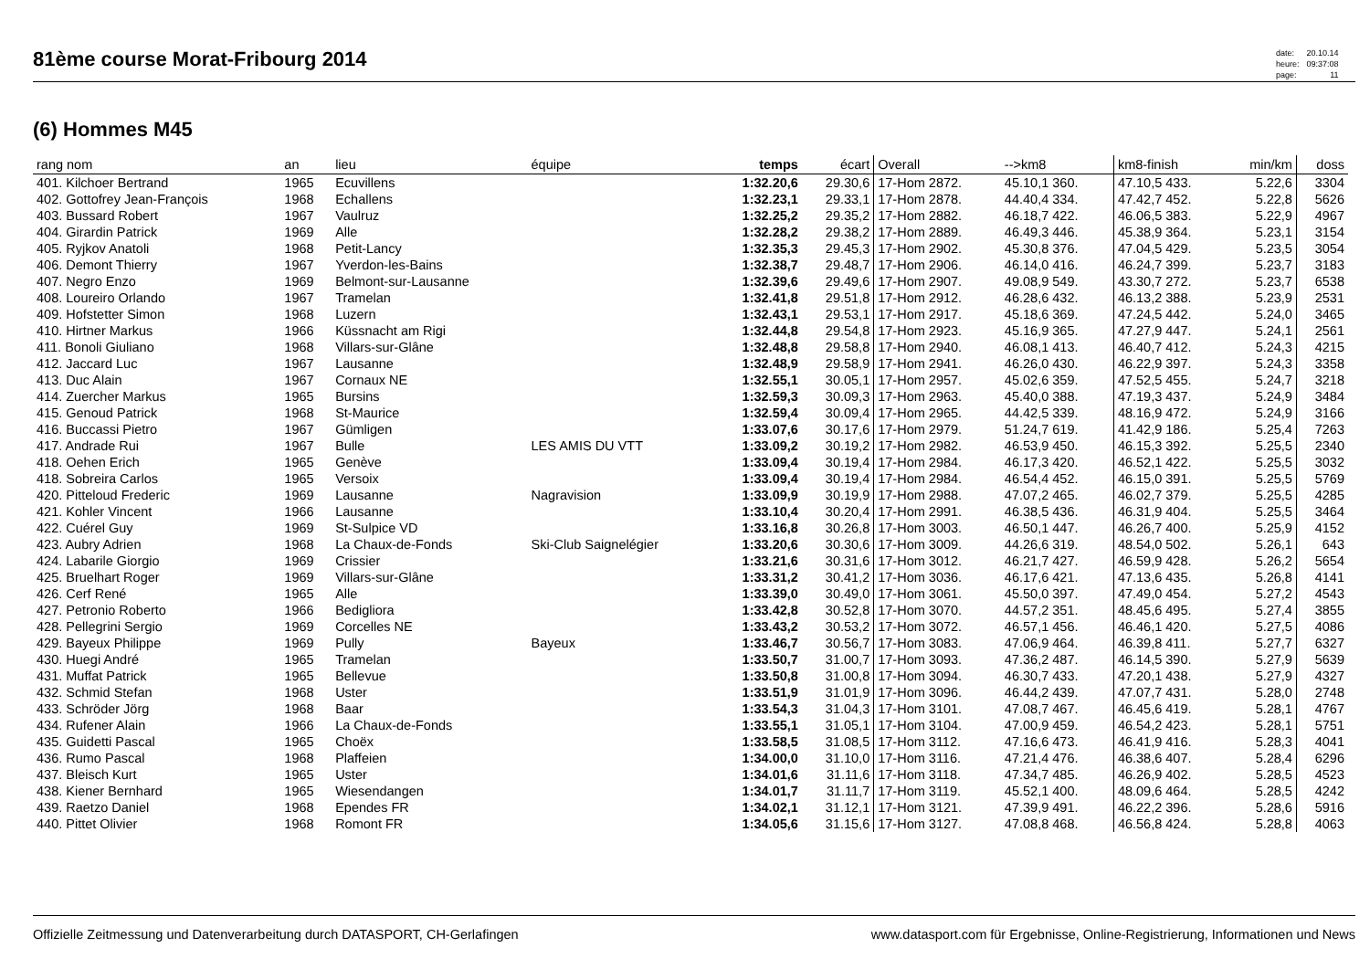81ème course Morat-Fribourg 2014
| date: | 20.10.14 |
| heure: | 09:37:08 |
| page: | 11 |
(6) Hommes M45
| rang nom | an | lieu | équipe | temps | écart | Overall | -->km8 | km8-finish | min/km | doss |
| --- | --- | --- | --- | --- | --- | --- | --- | --- | --- | --- |
| 401. Kilchoer Bertrand | 1965 | Ecuvillens | | 1:32.20,6 | 29.30,6 | 17-Hom 2872. | 45.10,1 360. | 47.10,5 433. | 5.22,6 | 3304 |
| 402. Gottofrey Jean-François | 1968 | Echallens | | 1:32.23,1 | 29.33,1 | 17-Hom 2878. | 44.40,4 334. | 47.42,7 452. | 5.22,8 | 5626 |
| 403. Bussard Robert | 1967 | Vaulruz | | 1:32.25,2 | 29.35,2 | 17-Hom 2882. | 46.18,7 422. | 46.06,5 383. | 5.22,9 | 4967 |
| 404. Girardin Patrick | 1969 | Alle | | 1:32.28,2 | 29.38,2 | 17-Hom 2889. | 46.49,3 446. | 45.38,9 364. | 5.23,1 | 3154 |
| 405. Ryjkov Anatoli | 1968 | Petit-Lancy | | 1:32.35,3 | 29.45,3 | 17-Hom 2902. | 45.30,8 376. | 47.04,5 429. | 5.23,5 | 3054 |
| 406. Demont Thierry | 1967 | Yverdon-les-Bains | | 1:32.38,7 | 29.48,7 | 17-Hom 2906. | 46.14,0 416. | 46.24,7 399. | 5.23,7 | 3183 |
| 407. Negro Enzo | 1969 | Belmont-sur-Lausanne | | 1:32.39,6 | 29.49,6 | 17-Hom 2907. | 49.08,9 549. | 43.30,7 272. | 5.23,7 | 6538 |
| 408. Loureiro Orlando | 1967 | Tramelan | | 1:32.41,8 | 29.51,8 | 17-Hom 2912. | 46.28,6 432. | 46.13,2 388. | 5.23,9 | 2531 |
| 409. Hofstetter Simon | 1968 | Luzern | | 1:32.43,1 | 29.53,1 | 17-Hom 2917. | 45.18,6 369. | 47.24,5 442. | 5.24,0 | 3465 |
| 410. Hirtner Markus | 1966 | Küssnacht am Rigi | | 1:32.44,8 | 29.54,8 | 17-Hom 2923. | 45.16,9 365. | 47.27,9 447. | 5.24,1 | 2561 |
| 411. Bonoli Giuliano | 1968 | Villars-sur-Glâne | | 1:32.48,8 | 29.58,8 | 17-Hom 2940. | 46.08,1 413. | 46.40,7 412. | 5.24,3 | 4215 |
| 412. Jaccard Luc | 1967 | Lausanne | | 1:32.48,9 | 29.58,9 | 17-Hom 2941. | 46.26,0 430. | 46.22,9 397. | 5.24,3 | 3358 |
| 413. Duc Alain | 1967 | Cornaux NE | | 1:32.55,1 | 30.05,1 | 17-Hom 2957. | 45.02,6 359. | 47.52,5 455. | 5.24,7 | 3218 |
| 414. Zuercher Markus | 1965 | Bursins | | 1:32.59,3 | 30.09,3 | 17-Hom 2963. | 45.40,0 388. | 47.19,3 437. | 5.24,9 | 3484 |
| 415. Genoud Patrick | 1968 | St-Maurice | | 1:32.59,4 | 30.09,4 | 17-Hom 2965. | 44.42,5 339. | 48.16,9 472. | 5.24,9 | 3166 |
| 416. Buccassi Pietro | 1967 | Gümligen | | 1:33.07,6 | 30.17,6 | 17-Hom 2979. | 51.24,7 619. | 41.42,9 186. | 5.25,4 | 7263 |
| 417. Andrade Rui | 1967 | Bulle | LES AMIS DU VTT | 1:33.09,2 | 30.19,2 | 17-Hom 2982. | 46.53,9 450. | 46.15,3 392. | 5.25,5 | 2340 |
| 418. Oehen Erich | 1965 | Genève | | 1:33.09,4 | 30.19,4 | 17-Hom 2984. | 46.17,3 420. | 46.52,1 422. | 5.25,5 | 3032 |
| 418. Sobreira Carlos | 1965 | Versoix | | 1:33.09,4 | 30.19,4 | 17-Hom 2984. | 46.54,4 452. | 46.15,0 391. | 5.25,5 | 5769 |
| 420. Pitteloud Frederic | 1969 | Lausanne | Nagravision | 1:33.09,9 | 30.19,9 | 17-Hom 2988. | 47.07,2 465. | 46.02,7 379. | 5.25,5 | 4285 |
| 421. Kohler Vincent | 1966 | Lausanne | | 1:33.10,4 | 30.20,4 | 17-Hom 2991. | 46.38,5 436. | 46.31,9 404. | 5.25,5 | 3464 |
| 422. Cuérel Guy | 1969 | St-Sulpice VD | | 1:33.16,8 | 30.26,8 | 17-Hom 3003. | 46.50,1 447. | 46.26,7 400. | 5.25,9 | 4152 |
| 423. Aubry Adrien | 1968 | La Chaux-de-Fonds | Ski-Club Saignelégier | 1:33.20,6 | 30.30,6 | 17-Hom 3009. | 44.26,6 319. | 48.54,0 502. | 5.26,1 | 643 |
| 424. Labarile Giorgio | 1969 | Crissier | | 1:33.21,6 | 30.31,6 | 17-Hom 3012. | 46.21,7 427. | 46.59,9 428. | 5.26,2 | 5654 |
| 425. Bruelhart Roger | 1969 | Villars-sur-Glâne | | 1:33.31,2 | 30.41,2 | 17-Hom 3036. | 46.17,6 421. | 47.13,6 435. | 5.26,8 | 4141 |
| 426. Cerf René | 1965 | Alle | | 1:33.39,0 | 30.49,0 | 17-Hom 3061. | 45.50,0 397. | 47.49,0 454. | 5.27,2 | 4543 |
| 427. Petronio Roberto | 1966 | Bedigliora | | 1:33.42,8 | 30.52,8 | 17-Hom 3070. | 44.57,2 351. | 48.45,6 495. | 5.27,4 | 3855 |
| 428. Pellegrini Sergio | 1969 | Corcelles NE | | 1:33.43,2 | 30.53,2 | 17-Hom 3072. | 46.57,1 456. | 46.46,1 420. | 5.27,5 | 4086 |
| 429. Bayeux Philippe | 1969 | Pully | Bayeux | 1:33.46,7 | 30.56,7 | 17-Hom 3083. | 47.06,9 464. | 46.39,8 411. | 5.27,7 | 6327 |
| 430. Huegi André | 1965 | Tramelan | | 1:33.50,7 | 31.00,7 | 17-Hom 3093. | 47.36,2 487. | 46.14,5 390. | 5.27,9 | 5639 |
| 431. Muffat Patrick | 1965 | Bellevue | | 1:33.50,8 | 31.00,8 | 17-Hom 3094. | 46.30,7 433. | 47.20,1 438. | 5.27,9 | 4327 |
| 432. Schmid Stefan | 1968 | Uster | | 1:33.51,9 | 31.01,9 | 17-Hom 3096. | 46.44,2 439. | 47.07,7 431. | 5.28,0 | 2748 |
| 433. Schröder Jörg | 1968 | Baar | | 1:33.54,3 | 31.04,3 | 17-Hom 3101. | 47.08,7 467. | 46.45,6 419. | 5.28,1 | 4767 |
| 434. Rufener Alain | 1966 | La Chaux-de-Fonds | | 1:33.55,1 | 31.05,1 | 17-Hom 3104. | 47.00,9 459. | 46.54,2 423. | 5.28,1 | 5751 |
| 435. Guidetti Pascal | 1965 | Choëx | | 1:33.58,5 | 31.08,5 | 17-Hom 3112. | 47.16,6 473. | 46.41,9 416. | 5.28,3 | 4041 |
| 436. Rumo Pascal | 1968 | Plaffeien | | 1:34.00,0 | 31.10,0 | 17-Hom 3116. | 47.21,4 476. | 46.38,6 407. | 5.28,4 | 6296 |
| 437. Bleisch Kurt | 1965 | Uster | | 1:34.01,6 | 31.11,6 | 17-Hom 3118. | 47.34,7 485. | 46.26,9 402. | 5.28,5 | 4523 |
| 438. Kiener Bernhard | 1965 | Wiesendangen | | 1:34.01,7 | 31.11,7 | 17-Hom 3119. | 45.52,1 400. | 48.09,6 464. | 5.28,5 | 4242 |
| 439. Raetzo Daniel | 1968 | Ependes FR | | 1:34.02,1 | 31.12,1 | 17-Hom 3121. | 47.39,9 491. | 46.22,2 396. | 5.28,6 | 5916 |
| 440. Pittet Olivier | 1968 | Romont FR | | 1:34.05,6 | 31.15,6 | 17-Hom 3127. | 47.08,8 468. | 46.56,8 424. | 5.28,8 | 4063 |
Offizielle Zeitmessung und Datenverarbeitung durch DATASPORT, CH-Gerlafingen www.datasport.com für Ergebnisse, Online-Registrierung, Informationen und News